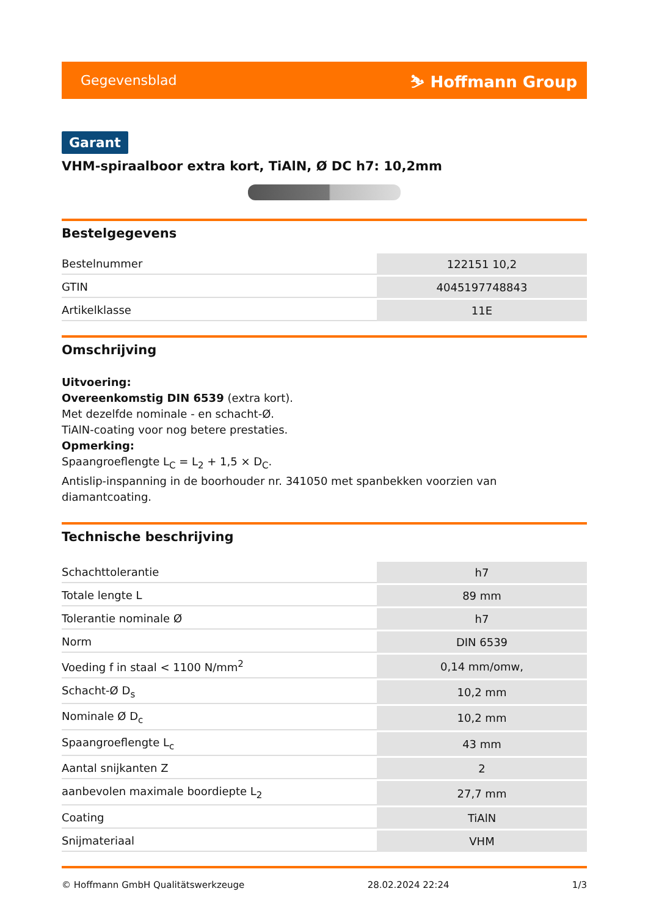Gegevensblad ⛷ Hoffmann Group
Garant
VHM-spiraalboor extra kort, TiAlN, Ø DC h7: 10,2mm
Bestelgegevens
| Bestelnummer | 122151 10,2 |
| GTIN | 4045197748843 |
| Artikelklasse | 11E |
Omschrijving
Uitvoering:
Overeenkomstig DIN 6539 (extra kort).
Met dezelfde nominale - en schacht-Ø.
TiAlN-coating voor nog betere prestaties.
Opmerking:
Spaangroeflengte L<sub>C</sub> = L<sub>2</sub> + 1,5 × D<sub>C</sub>.
Antislip-inspanning in de boorhouder nr. 341050 met spanbekken voorzien van diamantcoating.
Technische beschrijving
| Schachttolerantie | h7 |
| Totale lengte L | 89 mm |
| Tolerantie nominale Ø | h7 |
| Norm | DIN 6539 |
| Voeding f in staal < 1100 N/mm<sup>2</sup> | 0,14 mm/omw, |
| Schacht-Ø D<sub>s</sub> | 10,2 mm |
| Nominale Ø D<sub>c</sub> | 10,2 mm |
| Spaangroeflengte L<sub>c</sub> | 43 mm |
| Aantal snijkanten Z | 2 |
| aanbevolen maximale boordiepte L<sub>2</sub> | 27,7 mm |
| Coating | TiAlN |
| Snijmateriaal | VHM |
© Hoffmann GmbH Qualitätswerkzeuge 28.02.2024 22:24 1/3